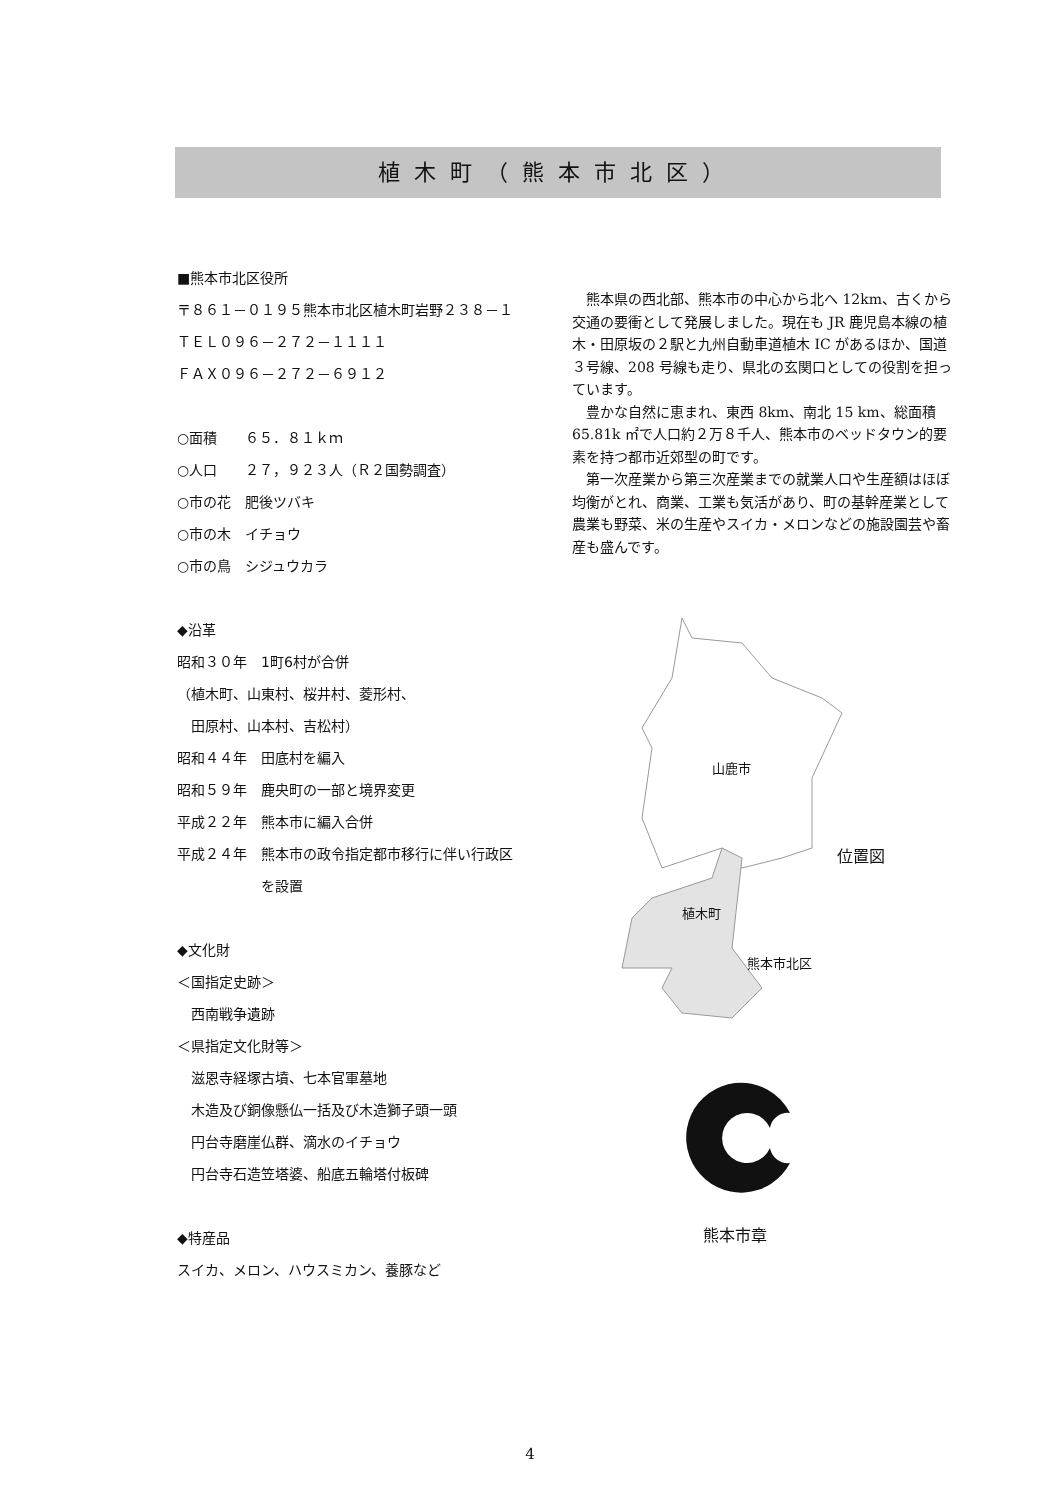植木町（熊本市北区）
■熊本市北区役所
〒８６１－０１９５熊本市北区植木町岩野２３８－１
ＴＥＬ０９６－２７２－１１１１
ＦＡＸ０９６－２７２－６９１２
○面積　　６５．８１ｋｍ
○人口　　２７，９２３人（Ｒ２国勢調査）
○市の花　肥後ツバキ
○市の木　イチョウ
○市の鳥　シジュウカラ
◆沿革
昭和３０年　1町6村が合併
（植木町、山東村、桜井村、菱形村、
　田原村、山本村、吉松村）
昭和４４年　田底村を編入
昭和５９年　鹿央町の一部と境界変更
平成２２年　熊本市に編入合併
平成２４年　熊本市の政令指定都市移行に伴い行政区
　　　　　　を設置
◆文化財
＜国指定史跡＞
　西南戦争遺跡
＜県指定文化財等＞
　滋恩寺経塚古墳、七本官軍墓地
　木造及び銅像懸仏一括及び木造獅子頭一頭
　円台寺磨崖仏群、滴水のイチョウ
　円台寺石造笠塔婆、船底五輪塔付板碑
◆特産品
スイカ、メロン、ハウスミカン、養豚など
熊本県の西北部、熊本市の中心から北へ 12km、古くから交通の要衝として発展しました。現在も JR 鹿児島本線の植木・田原坂の２駅と九州自動車道植木 IC があるほか、国道３号線、208 号線も走り、県北の玄関口としての役割を担っています。
豊かな自然に恵まれ、東西 8km、南北 15 km、総面積 65.81k ㎡で人口約２万８千人、熊本市のベッドタウン的要素を持つ都市近郊型の町です。
第一次産業から第三次産業までの就業人口や生産額はほぼ均衡がとれ、商業、工業も気活があり、町の基幹産業として農業も野菜、米の生産やスイカ・メロンなどの施設園芸や畜産も盛んです。
山鹿市
位置図
植木町
熊本市北区
熊本市章
4